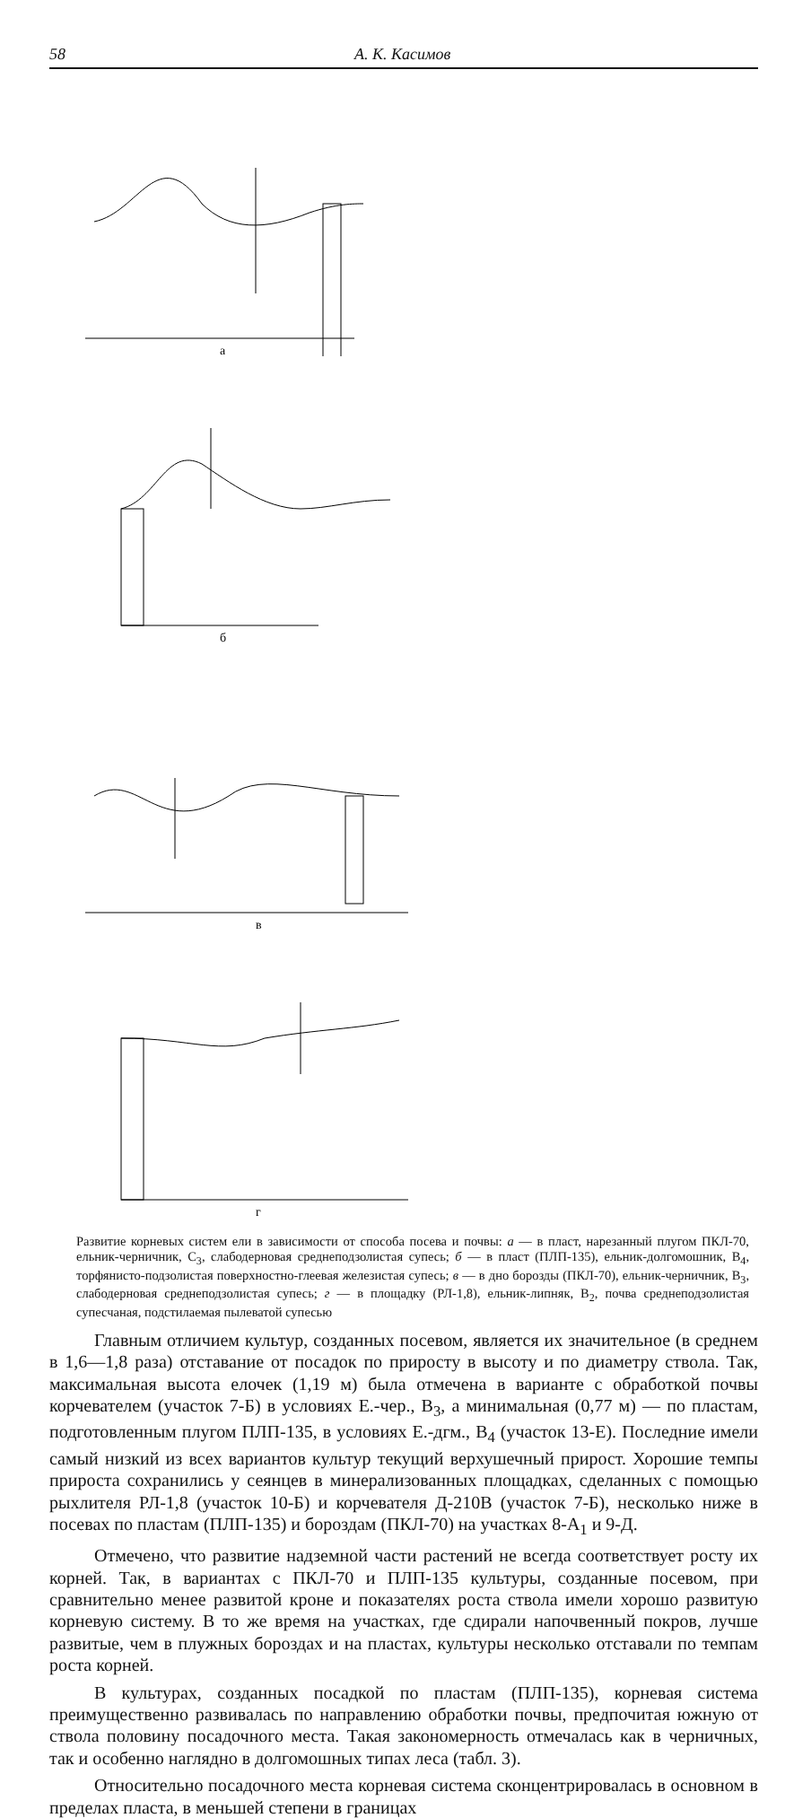58 А. К. Касимов
а
б
в
г
Развитие корневых систем ели в зависимости от способа посева и почвы: а — в пласт, нарезанный плугом ПКЛ-70, ельник-черничник, С<sub>3</sub>, слабодерновая среднеподзолистая супесь; б — в пласт (ПЛП-135), ельник-долгомошник, В<sub>4</sub>, торфянисто-подзолистая поверхностно-глеевая железистая супесь; в — в дно борозды (ПКЛ-70), ельник-черничник, В<sub>3</sub>, слабодерновая среднеподзолистая супесь; г — в площадку (РЛ-1,8), ельник-липняк, В<sub>2</sub>, почва среднеподзолистая супесчаная, подстилаемая пылеватой супесью
Главным отличием культур, созданных посевом, является их значительное (в среднем в 1,6—1,8 раза) отставание от посадок по приросту в высоту и по диаметру ствола. Так, максимальная высота елочек (1,19 м) была отмечена в варианте с обработкой почвы корчевателем (участок 7-Б) в условиях Е.-чер., В<sub>3</sub>, а минимальная (0,77 м) — по пластам, подготовленным плугом ПЛП-135, в условиях Е.-дгм., В<sub>4</sub> (участок 13-Е). Последние имели самый низкий из всех вариантов культур текущий верхушечный прирост. Хорошие темпы прироста сохранились у сеянцев в минерализованных площадках, сделанных с помощью рыхлителя РЛ-1,8 (участок 10-Б) и корчевателя Д-210В (участок 7-Б), несколько ниже в посевах по пластам (ПЛП-135) и бороздам (ПКЛ-70) на участках 8-А<sub>1</sub> и 9-Д.
Отмечено, что развитие надземной части растений не всегда соответствует росту их корней. Так, в вариантах с ПКЛ-70 и ПЛП-135 культуры, созданные посевом, при сравнительно менее развитой кроне и показателях роста ствола имели хорошо развитую корневую систему. В то же время на участках, где сдирали напочвенный покров, лучше развитые, чем в плужных бороздах и на пластах, культуры несколько отставали по темпам роста корней.
В культурах, созданных посадкой по пластам (ПЛП-135), корневая система преимущественно развивалась по направлению обработки почвы, предпочитая южную от ствола половину посадочного места. Такая закономерность отмечалась как в черничных, так и особенно наглядно в долгомошных типах леса (табл. 3).
Относительно посадочного места корневая система сконцентрировалась в основном в пределах пласта, в меньшей степени в границах